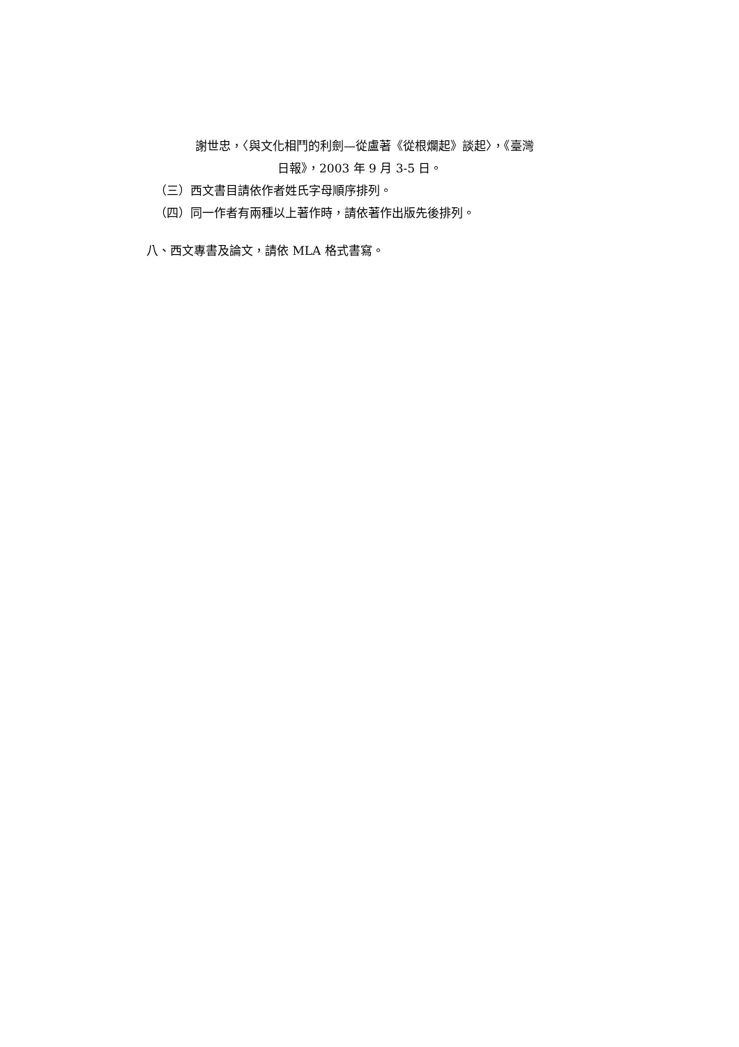謝世忠，〈與文化相鬥的利劍—從盧著《從根爛起》談起〉，《臺灣
日報》，2003 年 9 月 3-5 日。
（三）西文書目請依作者姓氏字母順序排列。
（四）同一作者有兩種以上著作時，請依著作出版先後排列。
八、西文專書及論文，請依 MLA 格式書寫。